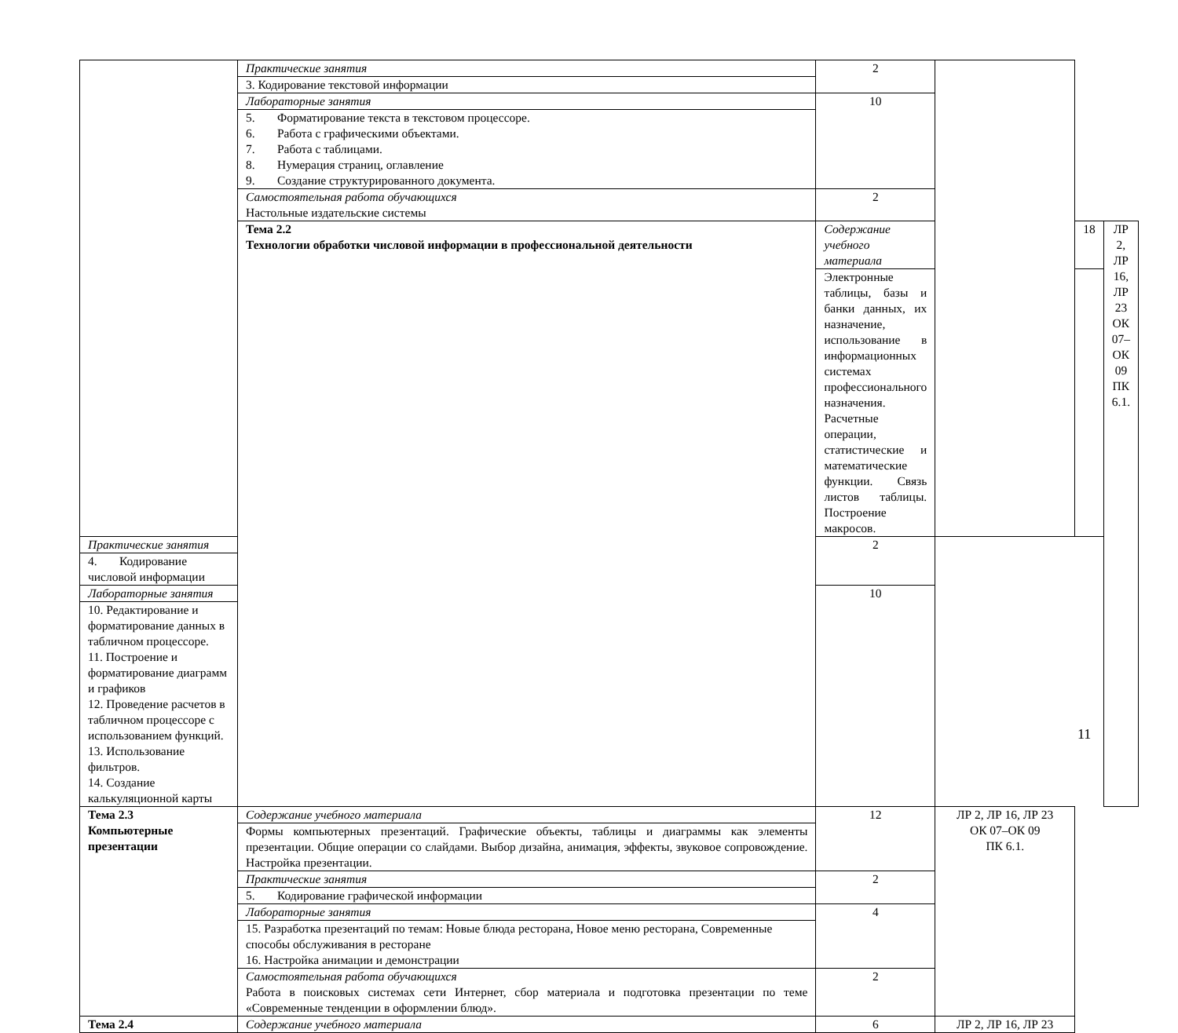| | Практические занятия | 2 | | | |
| | 3. Кодирование текстовой информации | | | | |
| | Лабораторные занятия | 10 | | | |
| | 5. Форматирование текста в текстовом процессоре. 6. Работа с графическими объектами. 7. Работа с таблицами. 8. Нумерация страниц, оглавление 9. Создание структурированного документа. | | | | |
| | Самостоятельная работа обучающихся Настольные издательские системы | 2 | | | |
| | Тема 2.2 Технологии обработки числовой информации в профессиональной деятельности | Содержание учебного материала | | 18 | ЛР 2, ЛР 16, ЛР 23 ОК 07–ОК 09 ПК 6.1. |
| | | Электронные таблицы, базы и банки данных, их назначение, использование в информационных системах профессионального назначения. Расчетные операции, статистические и математические функции. Связь листов таблицы. Построение макросов. | | | |
| Практические занятия | | 2 | | | |
| 4. Кодирование числовой информации | | | | | |
| Лабораторные занятия | | 10 | | | |
| 10. Редактирование и форматирование данных в табличном процессоре. 11. Построение и форматирование диаграмм и графиков 12. Проведение расчетов в табличном процессоре с использованием функций. 13. Использование фильтров. 14. Создание калькуляционной карты | | | | | |
| Тема 2.3 Компьютерные презентации | Содержание учебного материала | 12 | ЛР 2, ЛР 16, ЛР 23 ОК 07–ОК 09 ПК 6.1. | | |
| | Формы компьютерных презентаций. Графические объекты, таблицы и диаграммы как элементы презентации. Общие операции со слайдами. Выбор дизайна, анимация, эффекты, звуковое сопровождение. Настройка презентации. | | | | |
| | Практические занятия | 2 | | | |
| | 5. Кодирование графической информации | | | | |
| | Лабораторные занятия | 4 | | | |
| | 15. Разработка презентаций по темам: Новые блюда ресторана, Новое меню ресторана, Современные способы обслуживания в ресторане 16. Настройка анимации и демонстрации | | | | |
| | Самостоятельная работа обучающихся Работа в поисковых системах сети Интернет, сбор материала и подготовка презентации по теме «Современные тенденции в оформлении блюд». | 2 | | | |
| Тема 2.4 | Содержание учебного материала | 6 | ЛР 2, ЛР 16, ЛР 23 | | |
11